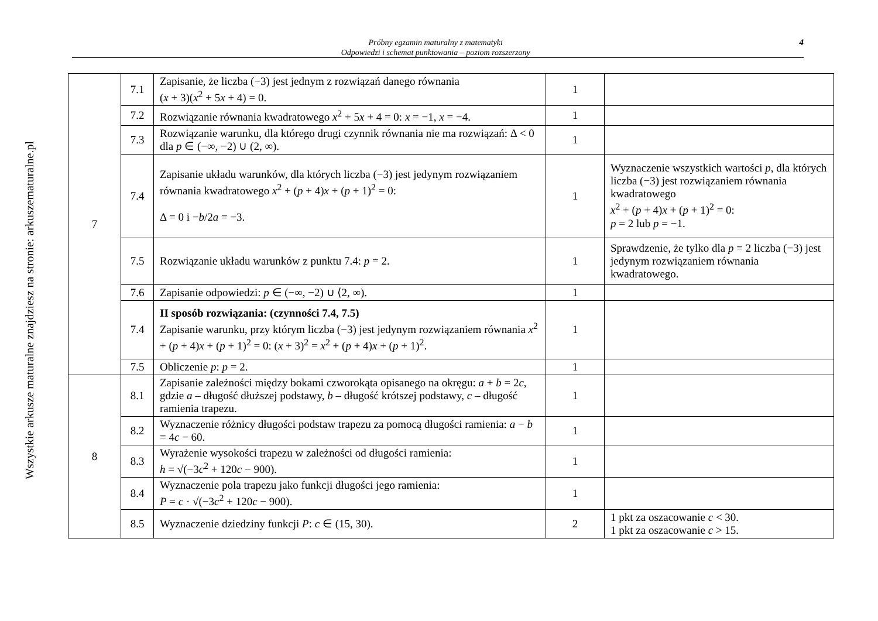Wszystkie arkusze maturalne znajdziesz na stronie: arkuszematuralne.pl
Próbny egzamin maturalny z matematyki
Odpowiedzi i schemat punktowania – poziom rozszerzony
4
| 7 | 7.1 | Zapisanie, że liczba (−3) jest jednym z rozwiązań danego równania ( x + 3)( x<sup>2</sup> + 5 x + 4) = 0. | 1 | |
| | 7.2 | Rozwiązanie równania kwadratowego x<sup>2</sup> + 5 x + 4 = 0: x = −1, x = −4. | 1 | |
| | 7.3 | Rozwiązanie warunku, dla którego drugi czynnik równania nie ma rozwiązań: Δ < 0 dla p ∈ (−∞, −2) ∪ (2, ∞). | 1 | |
| | 7.4 | Zapisanie układu warunków, dla których liczba (−3) jest jedynym rozwiązaniem równania kwadratowego x<sup>2</sup> + ( p + 4) x + ( p + 1)<sup>2</sup> = 0: Δ = 0 i − b /2 a = −3. | 1 | Wyznaczenie wszystkich wartości p , dla których liczba (−3) jest rozwiązaniem równania kwadratowego x<sup>2</sup> + ( p + 4) x + ( p + 1)<sup>2</sup> = 0: p = 2 lub p = −1. |
| | 7.5 | Rozwiązanie układu warunków z punktu 7.4: p = 2. | 1 | Sprawdzenie, że tylko dla p = 2 liczba (−3) jest jedynym rozwiązaniem równania kwadratowego. |
| | 7.6 | Zapisanie odpowiedzi: p ∈ (−∞, −2) ∪ ⟨2, ∞). | 1 | |
| | 7.4 | II sposób rozwiązania: (czynności 7.4, 7.5) Zapisanie warunku, przy którym liczba (−3) jest jedynym rozwiązaniem równania x<sup>2</sup> + ( p + 4) x + ( p + 1)<sup>2</sup> = 0: ( x + 3)<sup>2</sup> = x<sup>2</sup> + ( p + 4) x + ( p + 1)<sup>2</sup>. | 1 | |
| | 7.5 | Obliczenie p : p = 2. | 1 | |
| 8 | 8.1 | Zapisanie zależności między bokami czworokąta opisanego na okręgu: a + b = 2 c , gdzie a – długość dłuższej podstawy, b – długość krótszej podstawy, c – długość ramienia trapezu. | 1 | |
| | 8.2 | Wyznaczenie różnicy długości podstaw trapezu za pomocą długości ramienia: a − b = 4 c − 60. | 1 | |
| | 8.3 | Wyrażenie wysokości trapezu w zależności od długości ramienia: h = √(−3 c<sup>2</sup> + 120 c − 900). | 1 | |
| | 8.4 | Wyznaczenie pola trapezu jako funkcji długości jego ramienia: P = c · √(−3 c<sup>2</sup> + 120 c − 900). | 1 | |
| | 8.5 | Wyznaczenie dziedziny funkcji P : c ∈ (15, 30). | 2 | 1 pkt za oszacowanie c < 30. 1 pkt za oszacowanie c > 15. |